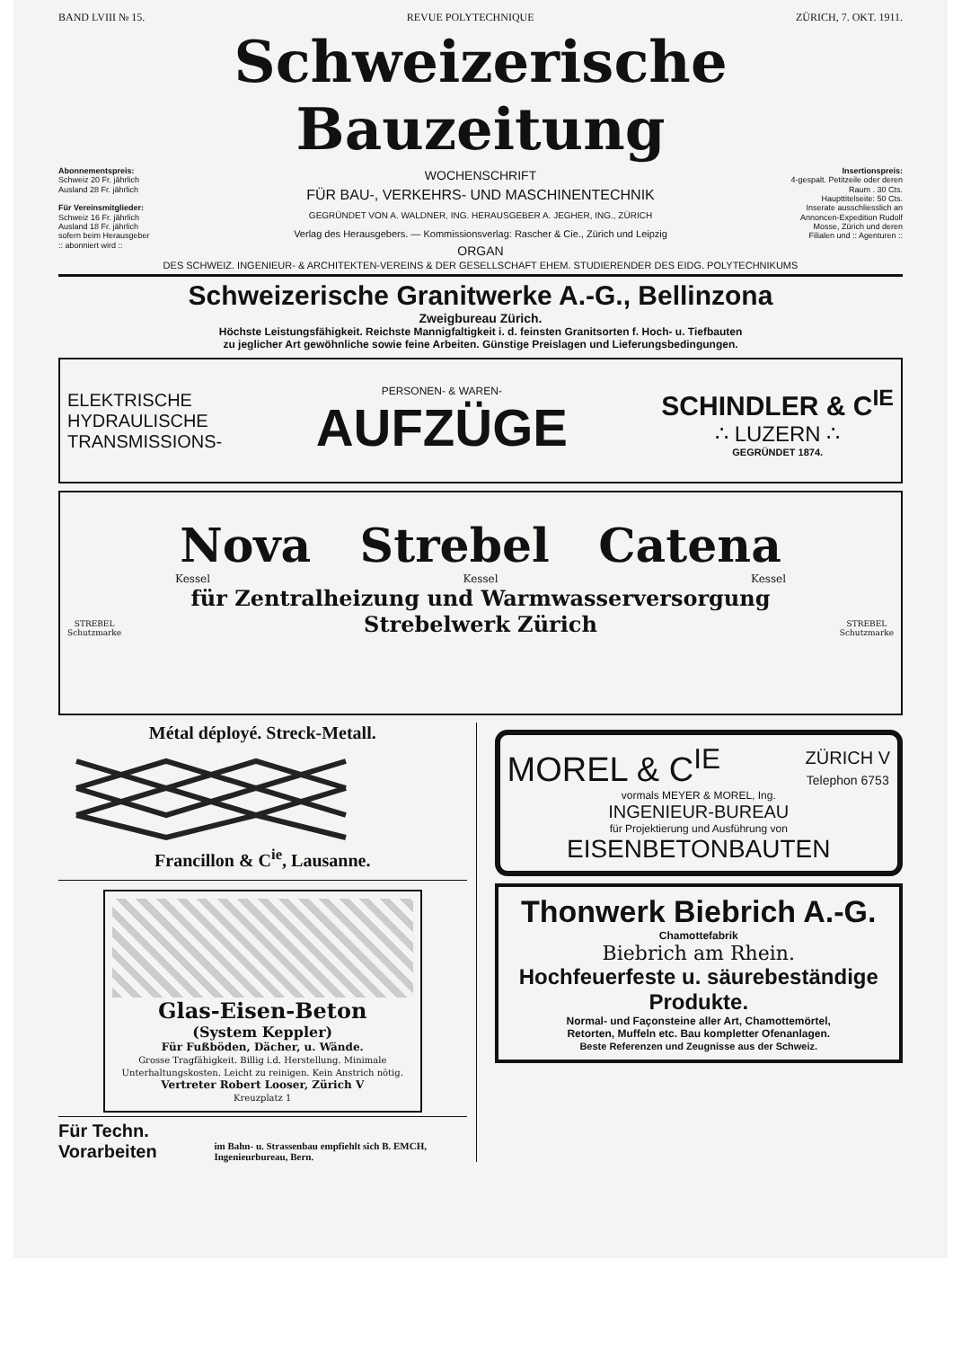BAND LVIII № 15. REVUE POLYTECHNIQUE ZÜRICH, 7. OKT. 1911.
Schweizerische Bauzeitung
Abonnementspreis:
Schweiz 20 Fr. jährlich
Ausland 28 Fr. jährlich
Für Vereinsmitglieder:
Schweiz 16 Fr. jährlich
Ausland 18 Fr. jährlich
sofern beim Herausgeber
:: abonniert wird ::
WOCHENSCHRIFT
FÜR BAU-, VERKEHRS- UND MASCHINENTECHNIK
GEGRÜNDET VON A. WALDNER, ING. HERAUSGEBER A. JEGHER, ING., ZÜRICH
Verlag des Herausgebers. — Kommissionsverlag: Rascher & Cie., Zürich und Leipzig
ORGAN
Insertionspreis:
4-gespalt. Petitzeile oder deren Raum . 30 Cts.
Haupttitelseite: 50 Cts.
Inserate ausschliesslich an Annoncen-Expedition Rudolf Mosse, Zürich und deren Filialen und :: Agenturen ::
DES SCHWEIZ. INGENIEUR- & ARCHITEKTEN-VEREINS & DER GESELLSCHAFT EHEM. STUDIERENDER DES EIDG. POLYTECHNIKUMS
Schweizerische Granitwerke A.-G., Bellinzona
Zweigbureau Zürich.
Höchste Leistungsfähigkeit. Reichste Mannigfaltigkeit i. d. feinsten Granitsorten f. Hoch- u. Tiefbauten
zu jeglicher Art gewöhnliche sowie feine Arbeiten. Günstige Preislagen und Lieferungsbedingungen.
ELEKTRISCHE
HYDRAULISCHE
TRANSMISSIONS-
PERSONEN- & WAREN-
AUFZÜGE
SCHINDLER & C<sup>IE</sup>
∴ LUZERN ∴
GEGRÜNDET 1874.
Nova Strebel Catena
Kessel Kessel Kessel
STREBEL
Schutzmarke
für Zentralheizung und Warmwasserversorgung
Strebelwerk Zürich
STREBEL
Schutzmarke
Métal déployé. Streck-Metall.
Francillon & C<sup>ie</sup>, Lausanne.
Glas-Eisen-Beton
(System Keppler)
Für Fußböden, Dächer, u. Wände.
Grosse Tragfähigkeit. Billig i.d. Herstellung. Minimale Unterhaltungskosten. Leicht zu reinigen. Kein Anstrich nötig.
Vertreter Robert Looser, Zürich V
Kreuzplatz 1
Für Techn. Vorarbeiten im Bahn- u. Strassenbau empfiehlt sich B. EMCH, Ingenieurbureau, Bern.
MOREL & C<sup>IE</sup> ZÜRICH V
Telephon 6753
vormals MEYER & MOREL, Ing.
INGENIEUR-BUREAU
für Projektierung und Ausführung von
EISENBETONBAUTEN
Thonwerk Biebrich A.-G.
Chamottefabrik
Biebrich am Rhein.
Hochfeuerfeste u. säurebeständige Produkte.
Normal- und Façonsteine aller Art, Chamottemörtel,
Retorten, Muffeln etc. Bau kompletter Ofenanlagen.
Beste Referenzen und Zeugnisse aus der Schweiz.